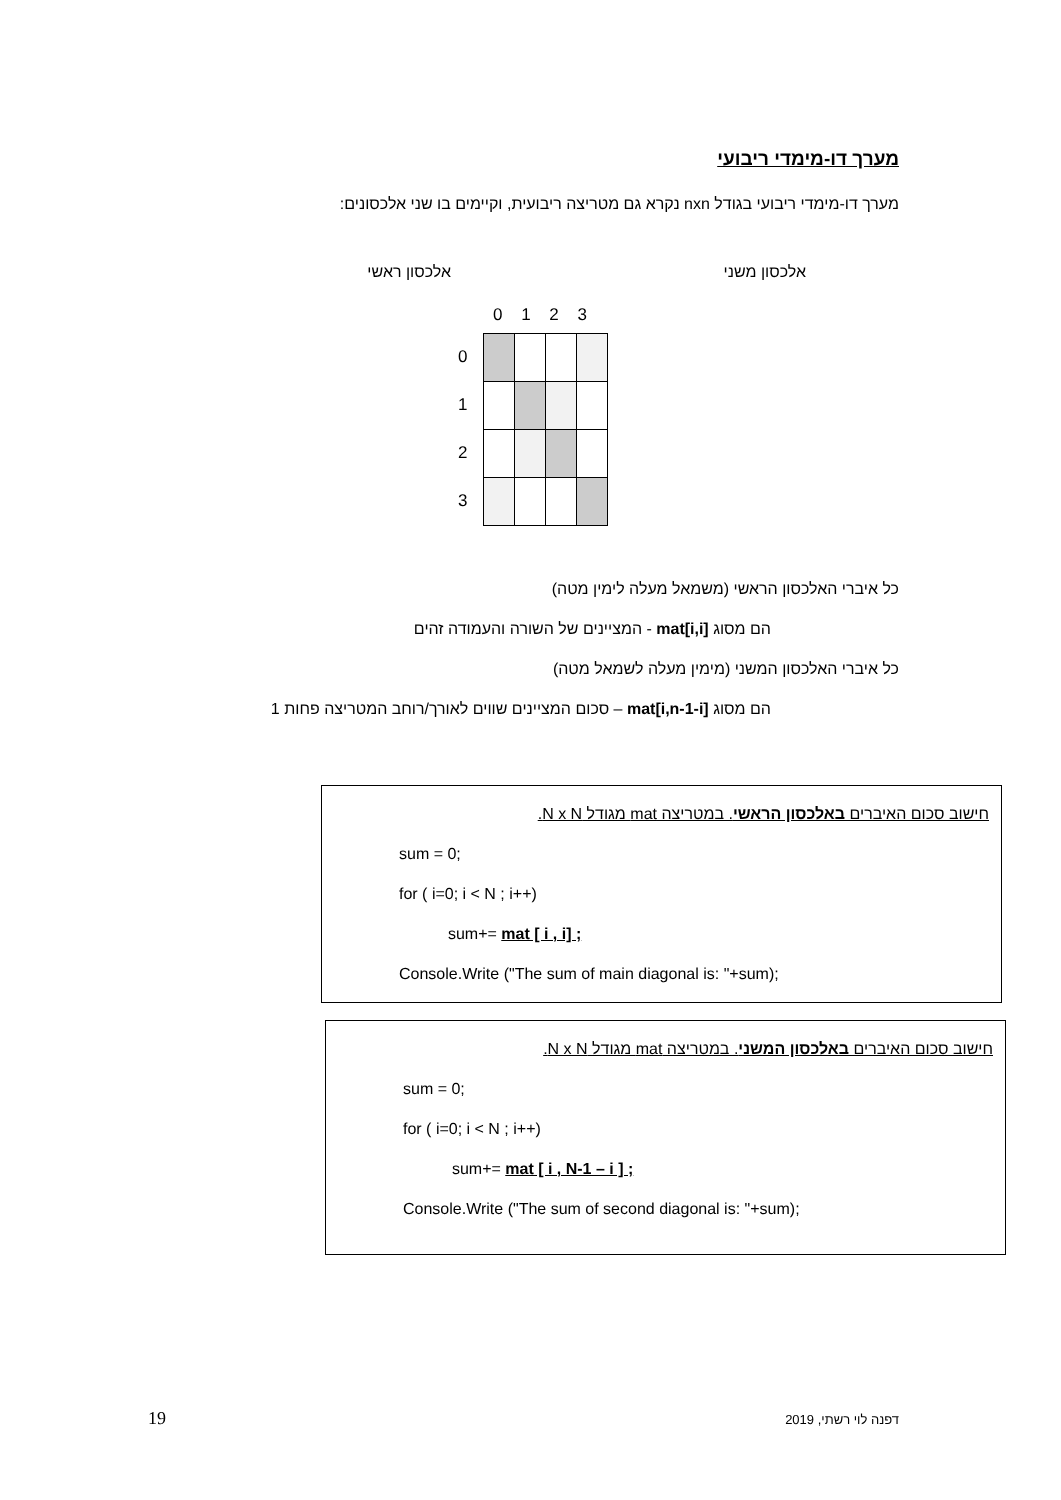מערך דו-מימדי ריבועי
מערך דו-מימדי ריבועי בגודל nxn נקרא גם מטריצה ריבועית, וקיימים בו שני אלכסונים:
אלכסון משני אלכסון ראשי
0 1 2 3
0
1
2
3
כל איברי האלכסון הראשי (משמאל מעלה לימין מטה)
הם מסוג mat[i,i] - המציינים של השורה והעמודה זהים
כל איברי האלכסון המשני (מימין מעלה לשמאל מטה)
הם מסוג mat[i,n-1-i] – סכום המציינים שווים לאורך/רוחב המטריצה פחות 1
חישוב סכום האיברים באלכסון הראשי. במטריצה mat מגודל N x N.
sum = 0;
for ( i=0; i < N ; i++)
sum+= mat [ i , i] ;
Console.Write ("The sum of main diagonal is: "+sum);
חישוב סכום האיברים באלכסון המשני. במטריצה mat מגודל N x N.
sum = 0;
for ( i=0; i < N ; i++)
sum+= mat [ i , N-1 – i ] ;
Console.Write ("The sum of second diagonal is: "+sum);
19 דפנה לוי רשתי, 2019